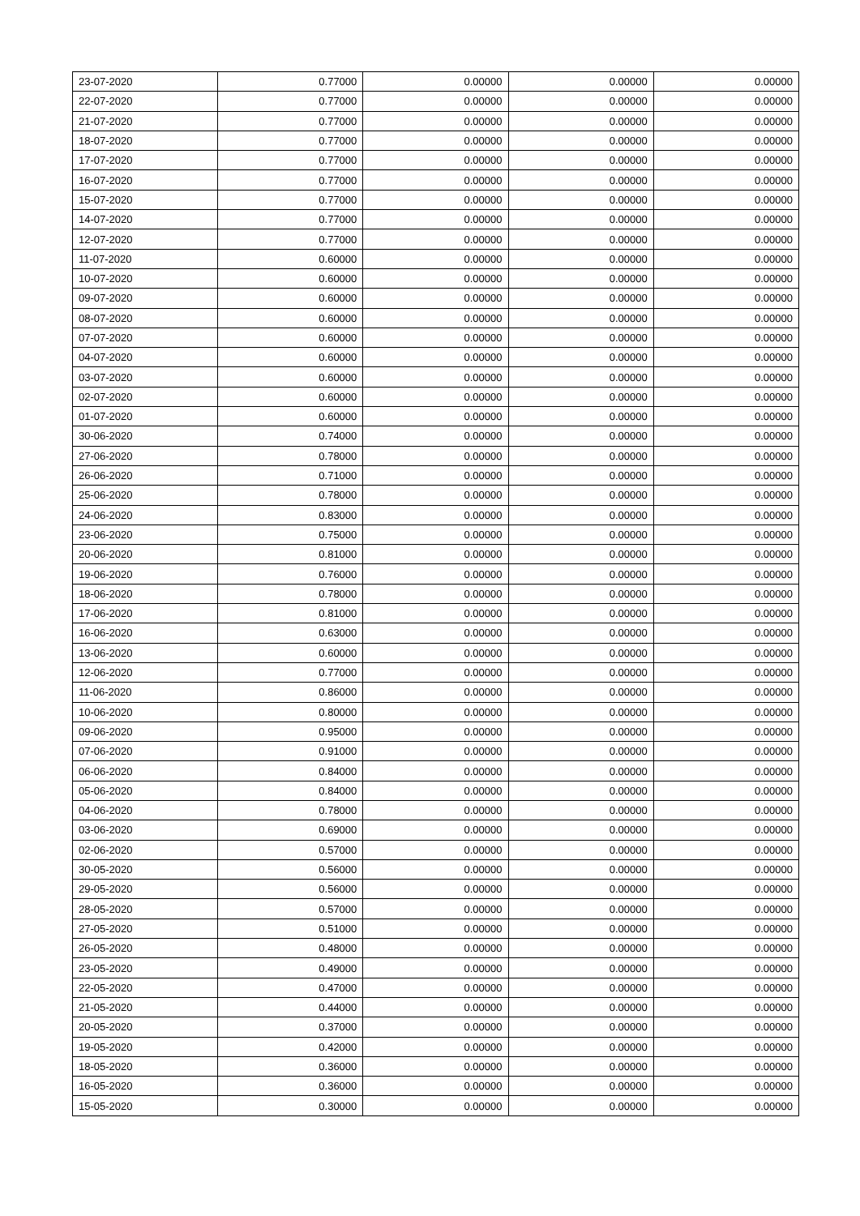| 23-07-2020 | 0.77000 | 0.00000 | 0.00000 | 0.00000 |
| 22-07-2020 | 0.77000 | 0.00000 | 0.00000 | 0.00000 |
| 21-07-2020 | 0.77000 | 0.00000 | 0.00000 | 0.00000 |
| 18-07-2020 | 0.77000 | 0.00000 | 0.00000 | 0.00000 |
| 17-07-2020 | 0.77000 | 0.00000 | 0.00000 | 0.00000 |
| 16-07-2020 | 0.77000 | 0.00000 | 0.00000 | 0.00000 |
| 15-07-2020 | 0.77000 | 0.00000 | 0.00000 | 0.00000 |
| 14-07-2020 | 0.77000 | 0.00000 | 0.00000 | 0.00000 |
| 12-07-2020 | 0.77000 | 0.00000 | 0.00000 | 0.00000 |
| 11-07-2020 | 0.60000 | 0.00000 | 0.00000 | 0.00000 |
| 10-07-2020 | 0.60000 | 0.00000 | 0.00000 | 0.00000 |
| 09-07-2020 | 0.60000 | 0.00000 | 0.00000 | 0.00000 |
| 08-07-2020 | 0.60000 | 0.00000 | 0.00000 | 0.00000 |
| 07-07-2020 | 0.60000 | 0.00000 | 0.00000 | 0.00000 |
| 04-07-2020 | 0.60000 | 0.00000 | 0.00000 | 0.00000 |
| 03-07-2020 | 0.60000 | 0.00000 | 0.00000 | 0.00000 |
| 02-07-2020 | 0.60000 | 0.00000 | 0.00000 | 0.00000 |
| 01-07-2020 | 0.60000 | 0.00000 | 0.00000 | 0.00000 |
| 30-06-2020 | 0.74000 | 0.00000 | 0.00000 | 0.00000 |
| 27-06-2020 | 0.78000 | 0.00000 | 0.00000 | 0.00000 |
| 26-06-2020 | 0.71000 | 0.00000 | 0.00000 | 0.00000 |
| 25-06-2020 | 0.78000 | 0.00000 | 0.00000 | 0.00000 |
| 24-06-2020 | 0.83000 | 0.00000 | 0.00000 | 0.00000 |
| 23-06-2020 | 0.75000 | 0.00000 | 0.00000 | 0.00000 |
| 20-06-2020 | 0.81000 | 0.00000 | 0.00000 | 0.00000 |
| 19-06-2020 | 0.76000 | 0.00000 | 0.00000 | 0.00000 |
| 18-06-2020 | 0.78000 | 0.00000 | 0.00000 | 0.00000 |
| 17-06-2020 | 0.81000 | 0.00000 | 0.00000 | 0.00000 |
| 16-06-2020 | 0.63000 | 0.00000 | 0.00000 | 0.00000 |
| 13-06-2020 | 0.60000 | 0.00000 | 0.00000 | 0.00000 |
| 12-06-2020 | 0.77000 | 0.00000 | 0.00000 | 0.00000 |
| 11-06-2020 | 0.86000 | 0.00000 | 0.00000 | 0.00000 |
| 10-06-2020 | 0.80000 | 0.00000 | 0.00000 | 0.00000 |
| 09-06-2020 | 0.95000 | 0.00000 | 0.00000 | 0.00000 |
| 07-06-2020 | 0.91000 | 0.00000 | 0.00000 | 0.00000 |
| 06-06-2020 | 0.84000 | 0.00000 | 0.00000 | 0.00000 |
| 05-06-2020 | 0.84000 | 0.00000 | 0.00000 | 0.00000 |
| 04-06-2020 | 0.78000 | 0.00000 | 0.00000 | 0.00000 |
| 03-06-2020 | 0.69000 | 0.00000 | 0.00000 | 0.00000 |
| 02-06-2020 | 0.57000 | 0.00000 | 0.00000 | 0.00000 |
| 30-05-2020 | 0.56000 | 0.00000 | 0.00000 | 0.00000 |
| 29-05-2020 | 0.56000 | 0.00000 | 0.00000 | 0.00000 |
| 28-05-2020 | 0.57000 | 0.00000 | 0.00000 | 0.00000 |
| 27-05-2020 | 0.51000 | 0.00000 | 0.00000 | 0.00000 |
| 26-05-2020 | 0.48000 | 0.00000 | 0.00000 | 0.00000 |
| 23-05-2020 | 0.49000 | 0.00000 | 0.00000 | 0.00000 |
| 22-05-2020 | 0.47000 | 0.00000 | 0.00000 | 0.00000 |
| 21-05-2020 | 0.44000 | 0.00000 | 0.00000 | 0.00000 |
| 20-05-2020 | 0.37000 | 0.00000 | 0.00000 | 0.00000 |
| 19-05-2020 | 0.42000 | 0.00000 | 0.00000 | 0.00000 |
| 18-05-2020 | 0.36000 | 0.00000 | 0.00000 | 0.00000 |
| 16-05-2020 | 0.36000 | 0.00000 | 0.00000 | 0.00000 |
| 15-05-2020 | 0.30000 | 0.00000 | 0.00000 | 0.00000 |